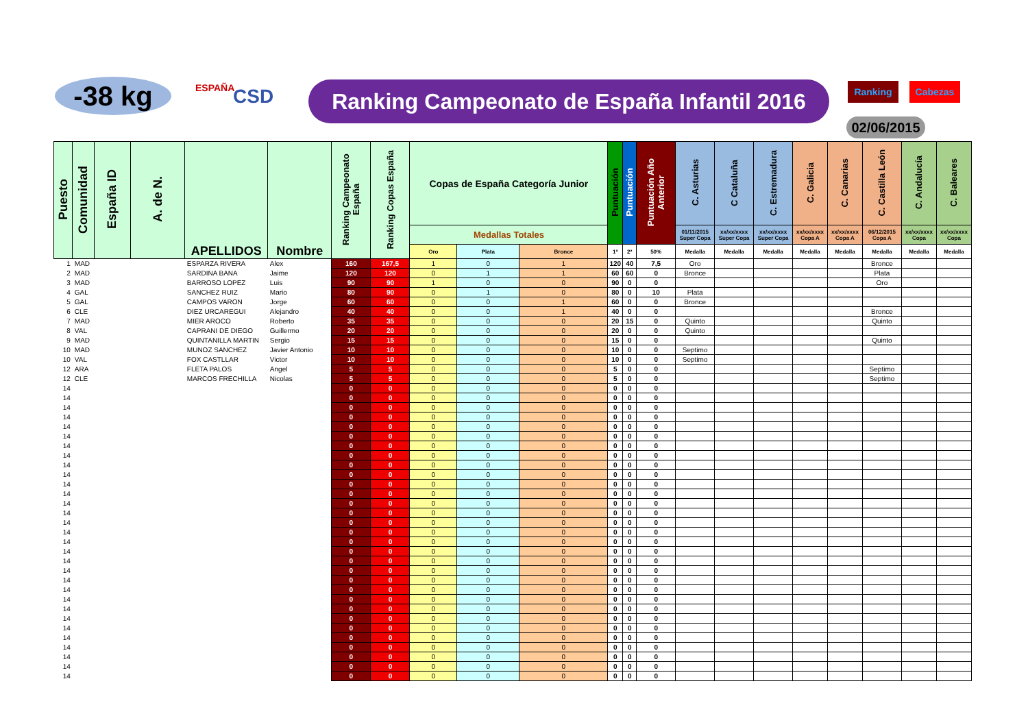-38 kg ESPAÑA CSD
Ranking Campeonato de España Infantil 2016
Ranking Cabezas
02/06/2015
| Puesto | Comunidad | España ID | A. de N. | APELLIDOS | Nombre | Ranking Campeonato España | Ranking Copas España | Copas de España Categoría Junior | | | Puntuación | Puntuación | Puntuación Año Anterior | C. Asturias | C Cataluña | C. Estremadura | C. Galicia | C. Canarias | C. Castilla León | C. Andalucía | C. Baleares |
| --- | --- | --- | --- | --- | --- | --- | --- | --- | --- | --- | --- | --- | --- | --- | --- | --- | --- | --- | --- | --- | --- |
| | | | | | | | | Medallas Totales | | | | | | 01/11/2015 Super Copa | xx/xx/xxxx Super Copa | xx/xx/xxxx Super Copa | xx/xx/xxxx Copa A | xx/xx/xxxx Copa A | 06/12/2015 Copa A | xx/xx/xxxx Copa | xx/xx/xxxx Copa |
| | | | | | | | | Oro | Plata | Bronce | 1ª | 2ª | 50% | Medalla | Medalla | Medalla | Medalla | Medalla | Medalla | Medalla | Medalla |
| 1 | MAD | | | ESPARZA RIVERA | Alex | 160 | 167,5 | 1 | 0 | 1 | 120 | 40 | 7,5 | Oro | | | | | Bronce | | |
| 2 | MAD | | | SARDINA BANA | Jaime | 120 | 120 | 0 | 1 | 1 | 60 | 60 | 0 | Bronce | | | | | Plata | | |
| 3 | MAD | | | BARROSO LOPEZ | Luis | 90 | 90 | 1 | 0 | 0 | 90 | 0 | 0 | | | | | | Oro | | |
| 4 | GAL | | | SANCHEZ RUIZ | Mario | 80 | 90 | 0 | 1 | 0 | 80 | 0 | 10 | Plata | | | | | | | |
| 5 | GAL | | | CAMPOS VARON | Jorge | 60 | 60 | 0 | 0 | 1 | 60 | 0 | 0 | Bronce | | | | | | | |
| 6 | CLE | | | DIEZ URCAREGUI | Alejandro | 40 | 40 | 0 | 0 | 1 | 40 | 0 | 0 | | | | | | Bronce | | |
| 7 | MAD | | | MIER AROCO | Roberto | 35 | 35 | 0 | 0 | 0 | 20 | 15 | 0 | Quinto | | | | | Quinto | | |
| 8 | VAL | | | CAPRANI DE DIEGO | Guillermo | 20 | 20 | 0 | 0 | 0 | 20 | 0 | 0 | Quinto | | | | | | | |
| 9 | MAD | | | QUINTANILLA MARTIN | Sergio | 15 | 15 | 0 | 0 | 0 | 15 | 0 | 0 | | | | | | Quinto | | |
| 10 | MAD | | | MUNOZ SANCHEZ | Javier Antonio | 10 | 10 | 0 | 0 | 0 | 10 | 0 | 0 | Septimo | | | | | | | |
| 10 | VAL | | | FOX CASTLLAR | Victor | 10 | 10 | 0 | 0 | 0 | 10 | 0 | 0 | Septimo | | | | | | | |
| 12 | ARA | | | FLETA PALOS | Angel | 5 | 5 | 0 | 0 | 0 | 5 | 0 | 0 | | | | | | Septimo | | |
| 12 | CLE | | | MARCOS FRECHILLA | Nicolas | 5 | 5 | 0 | 0 | 0 | 5 | 0 | 0 | | | | | | Septimo | | |
| 14 | | | | | | 0 | 0 | 0 | 0 | 0 | 0 | 0 | 0 | | | | | | | | |
| 14 | | | | | | 0 | 0 | 0 | 0 | 0 | 0 | 0 | 0 | | | | | | | | |
| 14 | | | | | | 0 | 0 | 0 | 0 | 0 | 0 | 0 | 0 | | | | | | | | |
| 14 | | | | | | 0 | 0 | 0 | 0 | 0 | 0 | 0 | 0 | | | | | | | | |
| 14 | | | | | | 0 | 0 | 0 | 0 | 0 | 0 | 0 | 0 | | | | | | | | |
| 14 | | | | | | 0 | 0 | 0 | 0 | 0 | 0 | 0 | 0 | | | | | | | | |
| 14 | | | | | | 0 | 0 | 0 | 0 | 0 | 0 | 0 | 0 | | | | | | | | |
| 14 | | | | | | 0 | 0 | 0 | 0 | 0 | 0 | 0 | 0 | | | | | | | | |
| 14 | | | | | | 0 | 0 | 0 | 0 | 0 | 0 | 0 | 0 | | | | | | | | |
| 14 | | | | | | 0 | 0 | 0 | 0 | 0 | 0 | 0 | 0 | | | | | | | | |
| 14 | | | | | | 0 | 0 | 0 | 0 | 0 | 0 | 0 | 0 | | | | | | | | |
| 14 | | | | | | 0 | 0 | 0 | 0 | 0 | 0 | 0 | 0 | | | | | | | | |
| 14 | | | | | | 0 | 0 | 0 | 0 | 0 | 0 | 0 | 0 | | | | | | | | |
| 14 | | | | | | 0 | 0 | 0 | 0 | 0 | 0 | 0 | 0 | | | | | | | | |
| 14 | | | | | | 0 | 0 | 0 | 0 | 0 | 0 | 0 | 0 | | | | | | | | |
| 14 | | | | | | 0 | 0 | 0 | 0 | 0 | 0 | 0 | 0 | | | | | | | | |
| 14 | | | | | | 0 | 0 | 0 | 0 | 0 | 0 | 0 | 0 | | | | | | | | |
| 14 | | | | | | 0 | 0 | 0 | 0 | 0 | 0 | 0 | 0 | | | | | | | | |
| 14 | | | | | | 0 | 0 | 0 | 0 | 0 | 0 | 0 | 0 | | | | | | | | |
| 14 | | | | | | 0 | 0 | 0 | 0 | 0 | 0 | 0 | 0 | | | | | | | | |
| 14 | | | | | | 0 | 0 | 0 | 0 | 0 | 0 | 0 | 0 | | | | | | | | |
| 14 | | | | | | 0 | 0 | 0 | 0 | 0 | 0 | 0 | 0 | | | | | | | | |
| 14 | | | | | | 0 | 0 | 0 | 0 | 0 | 0 | 0 | 0 | | | | | | | | |
| 14 | | | | | | 0 | 0 | 0 | 0 | 0 | 0 | 0 | 0 | | | | | | | | |
| 14 | | | | | | 0 | 0 | 0 | 0 | 0 | 0 | 0 | 0 | | | | | | | | |
| 14 | | | | | | 0 | 0 | 0 | 0 | 0 | 0 | 0 | 0 | | | | | | | | |
| 14 | | | | | | 0 | 0 | 0 | 0 | 0 | 0 | 0 | 0 | | | | | | | | |
| 14 | | | | | | 0 | 0 | 0 | 0 | 0 | 0 | 0 | 0 | | | | | | | | |
| 14 | | | | | | 0 | 0 | 0 | 0 | 0 | 0 | 0 | 0 | | | | | | | | |
| 14 | | | | | | 0 | 0 | 0 | 0 | 0 | 0 | 0 | 0 | | | | | | | | |
| 14 | | | | | | 0 | 0 | 0 | 0 | 0 | 0 | 0 | 0 | | | | | | | | |